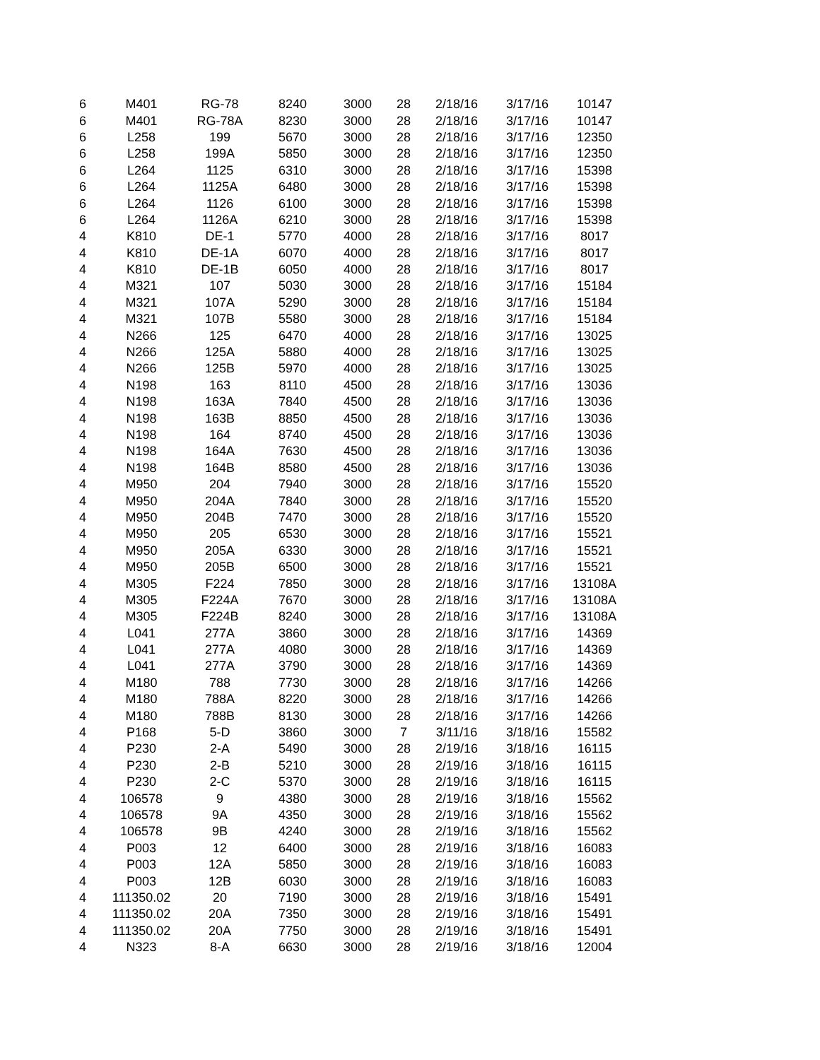| 6 | M401 | RG-78 | 8240 | 3000 | 28 | 2/18/16 | 3/17/16 | 10147 |
| 6 | M401 | RG-78A | 8230 | 3000 | 28 | 2/18/16 | 3/17/16 | 10147 |
| 6 | L258 | 199 | 5670 | 3000 | 28 | 2/18/16 | 3/17/16 | 12350 |
| 6 | L258 | 199A | 5850 | 3000 | 28 | 2/18/16 | 3/17/16 | 12350 |
| 6 | L264 | 1125 | 6310 | 3000 | 28 | 2/18/16 | 3/17/16 | 15398 |
| 6 | L264 | 1125A | 6480 | 3000 | 28 | 2/18/16 | 3/17/16 | 15398 |
| 6 | L264 | 1126 | 6100 | 3000 | 28 | 2/18/16 | 3/17/16 | 15398 |
| 6 | L264 | 1126A | 6210 | 3000 | 28 | 2/18/16 | 3/17/16 | 15398 |
| 4 | K810 | DE-1 | 5770 | 4000 | 28 | 2/18/16 | 3/17/16 | 8017 |
| 4 | K810 | DE-1A | 6070 | 4000 | 28 | 2/18/16 | 3/17/16 | 8017 |
| 4 | K810 | DE-1B | 6050 | 4000 | 28 | 2/18/16 | 3/17/16 | 8017 |
| 4 | M321 | 107 | 5030 | 3000 | 28 | 2/18/16 | 3/17/16 | 15184 |
| 4 | M321 | 107A | 5290 | 3000 | 28 | 2/18/16 | 3/17/16 | 15184 |
| 4 | M321 | 107B | 5580 | 3000 | 28 | 2/18/16 | 3/17/16 | 15184 |
| 4 | N266 | 125 | 6470 | 4000 | 28 | 2/18/16 | 3/17/16 | 13025 |
| 4 | N266 | 125A | 5880 | 4000 | 28 | 2/18/16 | 3/17/16 | 13025 |
| 4 | N266 | 125B | 5970 | 4000 | 28 | 2/18/16 | 3/17/16 | 13025 |
| 4 | N198 | 163 | 8110 | 4500 | 28 | 2/18/16 | 3/17/16 | 13036 |
| 4 | N198 | 163A | 7840 | 4500 | 28 | 2/18/16 | 3/17/16 | 13036 |
| 4 | N198 | 163B | 8850 | 4500 | 28 | 2/18/16 | 3/17/16 | 13036 |
| 4 | N198 | 164 | 8740 | 4500 | 28 | 2/18/16 | 3/17/16 | 13036 |
| 4 | N198 | 164A | 7630 | 4500 | 28 | 2/18/16 | 3/17/16 | 13036 |
| 4 | N198 | 164B | 8580 | 4500 | 28 | 2/18/16 | 3/17/16 | 13036 |
| 4 | M950 | 204 | 7940 | 3000 | 28 | 2/18/16 | 3/17/16 | 15520 |
| 4 | M950 | 204A | 7840 | 3000 | 28 | 2/18/16 | 3/17/16 | 15520 |
| 4 | M950 | 204B | 7470 | 3000 | 28 | 2/18/16 | 3/17/16 | 15520 |
| 4 | M950 | 205 | 6530 | 3000 | 28 | 2/18/16 | 3/17/16 | 15521 |
| 4 | M950 | 205A | 6330 | 3000 | 28 | 2/18/16 | 3/17/16 | 15521 |
| 4 | M950 | 205B | 6500 | 3000 | 28 | 2/18/16 | 3/17/16 | 15521 |
| 4 | M305 | F224 | 7850 | 3000 | 28 | 2/18/16 | 3/17/16 | 13108A |
| 4 | M305 | F224A | 7670 | 3000 | 28 | 2/18/16 | 3/17/16 | 13108A |
| 4 | M305 | F224B | 8240 | 3000 | 28 | 2/18/16 | 3/17/16 | 13108A |
| 4 | L041 | 277A | 3860 | 3000 | 28 | 2/18/16 | 3/17/16 | 14369 |
| 4 | L041 | 277A | 4080 | 3000 | 28 | 2/18/16 | 3/17/16 | 14369 |
| 4 | L041 | 277A | 3790 | 3000 | 28 | 2/18/16 | 3/17/16 | 14369 |
| 4 | M180 | 788 | 7730 | 3000 | 28 | 2/18/16 | 3/17/16 | 14266 |
| 4 | M180 | 788A | 8220 | 3000 | 28 | 2/18/16 | 3/17/16 | 14266 |
| 4 | M180 | 788B | 8130 | 3000 | 28 | 2/18/16 | 3/17/16 | 14266 |
| 4 | P168 | 5-D | 3860 | 3000 | 7 | 3/11/16 | 3/18/16 | 15582 |
| 4 | P230 | 2-A | 5490 | 3000 | 28 | 2/19/16 | 3/18/16 | 16115 |
| 4 | P230 | 2-B | 5210 | 3000 | 28 | 2/19/16 | 3/18/16 | 16115 |
| 4 | P230 | 2-C | 5370 | 3000 | 28 | 2/19/16 | 3/18/16 | 16115 |
| 4 | 106578 | 9 | 4380 | 3000 | 28 | 2/19/16 | 3/18/16 | 15562 |
| 4 | 106578 | 9A | 4350 | 3000 | 28 | 2/19/16 | 3/18/16 | 15562 |
| 4 | 106578 | 9B | 4240 | 3000 | 28 | 2/19/16 | 3/18/16 | 15562 |
| 4 | P003 | 12 | 6400 | 3000 | 28 | 2/19/16 | 3/18/16 | 16083 |
| 4 | P003 | 12A | 5850 | 3000 | 28 | 2/19/16 | 3/18/16 | 16083 |
| 4 | P003 | 12B | 6030 | 3000 | 28 | 2/19/16 | 3/18/16 | 16083 |
| 4 | 111350.02 | 20 | 7190 | 3000 | 28 | 2/19/16 | 3/18/16 | 15491 |
| 4 | 111350.02 | 20A | 7350 | 3000 | 28 | 2/19/16 | 3/18/16 | 15491 |
| 4 | 111350.02 | 20A | 7750 | 3000 | 28 | 2/19/16 | 3/18/16 | 15491 |
| 4 | N323 | 8-A | 6630 | 3000 | 28 | 2/19/16 | 3/18/16 | 12004 |